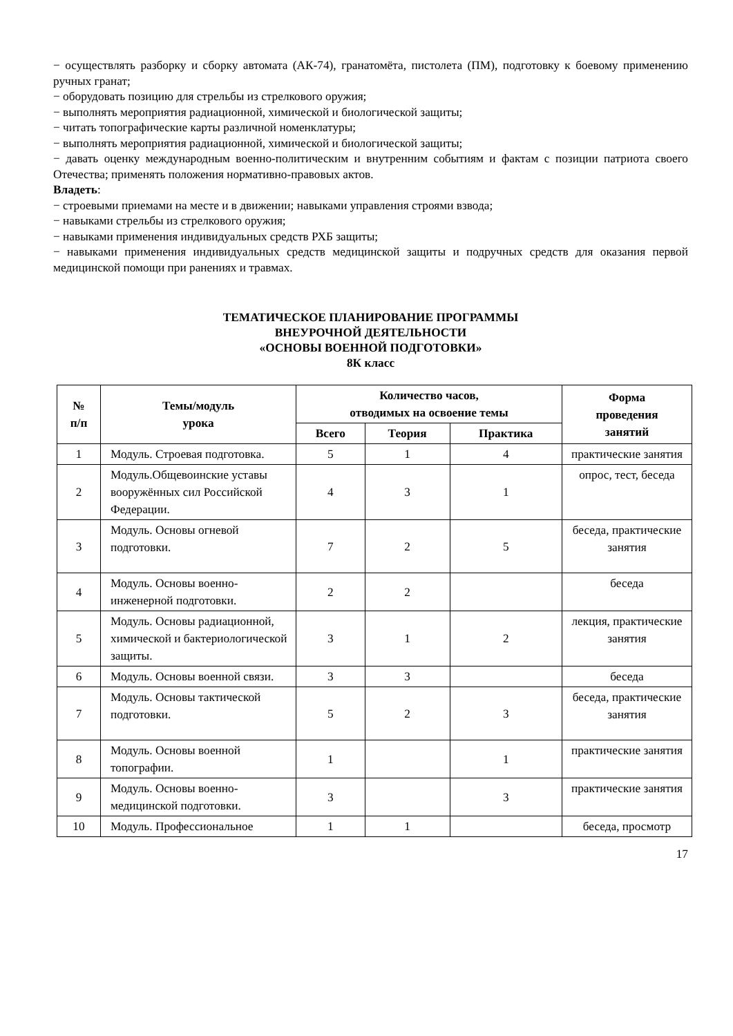− осуществлять разборку и сборку автомата (АК-74), гранатомёта, пистолета (ПМ), подготовку к боевому применению ручных гранат;
− оборудовать позицию для стрельбы из стрелкового оружия;
− выполнять мероприятия радиационной, химической и биологической защиты;
− читать топографические карты различной номенклатуры;
− выполнять мероприятия радиационной, химической и биологической защиты;
− давать оценку международным военно-политическим и внутренним событиям и фактам с позиции патриота своего Отечества; применять положения нормативно-правовых актов.
Владеть:
− строевыми приемами на месте и в движении; навыками управления строями взвода;
− навыками стрельбы из стрелкового оружия;
− навыками применения индивидуальных средств РХБ защиты;
− навыками применения индивидуальных средств медицинской защиты и подручных средств для оказания первой медицинской помощи при ранениях и травмах.
ТЕМАТИЧЕСКОЕ ПЛАНИРОВАНИЕ ПРОГРАММЫ
ВНЕУРОЧНОЙ ДЕЯТЕЛЬНОСТИ
«ОСНОВЫ ВОЕННОЙ ПОДГОТОВКИ»
8К класс
| № п/п | Темы/модуль урока | Количество часов, отводимых на освоение темы | | | Форма проведения занятий |
| --- | --- | --- | --- | --- | --- |
| | | Всего | Теория | Практика | |
| 1 | Модуль. Строевая подготовка. | 5 | 1 | 4 | практические занятия |
| 2 | Модуль.Общевоинские уставы вооружённых сил Российской Федерации. | 4 | 3 | 1 | опрос, тест, беседа |
| 3 | Модуль. Основы огневой подготовки. | 7 | 2 | 5 | беседа, практические занятия |
| 4 | Модуль. Основы военно-инженерной подготовки. | 2 | 2 | | беседа |
| 5 | Модуль. Основы радиационной, химической и бактериологической защиты. | 3 | 1 | 2 | лекция, практические занятия |
| 6 | Модуль. Основы военной связи. | 3 | 3 | | беседа |
| 7 | Модуль. Основы тактической подготовки. | 5 | 2 | 3 | беседа, практические занятия |
| 8 | Модуль. Основы военной топографии. | 1 | | 1 | практические занятия |
| 9 | Модуль. Основы военно-медицинской подготовки. | 3 | | 3 | практические занятия |
| 10 | Модуль. Профессиональное | 1 | 1 | | беседа, просмотр |
17